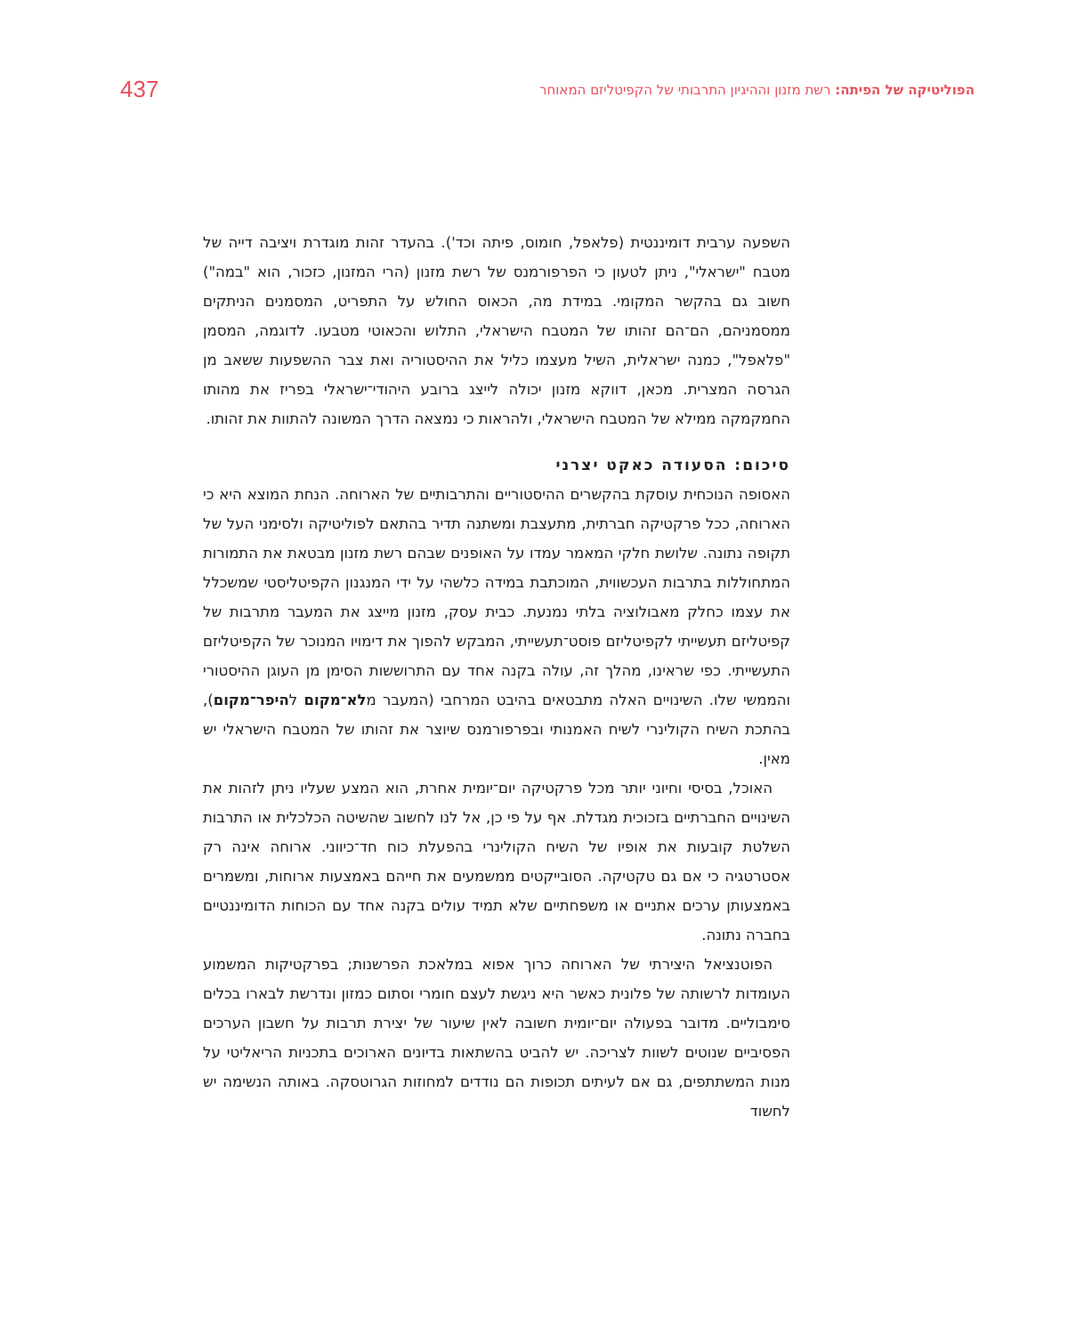437 הפוליטיקה של הפיתה: רשת מזנון וההיגיון התרבותי של הקפיטליזם המאוחר
השפעה ערבית דומיננטית (פלאפל, חומוס, פיתה וכד'). בהעדר זהות מוגדרת ויציבה דייה של מטבח "ישראלי", ניתן לטעון כי הפרפורמנס של רשת מזנון (הרי המזנון, כזכור, הוא "במה") חשוב גם בהקשר המקומי. במידת מה, הכאוס החולש על התפריט, המסמנים הניתקים ממסמניהם, הם־הם זהותו של המטבח הישראלי, התלוש והכאוטי מטבעו. לדוגמה, המסמן "פלאפל", כמנה ישראלית, השיל מעצמו כליל את ההיסטוריה ואת צבר ההשפעות ששאב מן הגרסה המצרית. מכאן, דווקא מזנון יכולה לייצג ברובע היהודי־ישראלי בפריז את מהותו החמקמקה ממילא של המטבח הישראלי, ולהראות כי נמצאה הדרך המשונה להתוות את זהותו.
סיכום: הסעודה כאקט יצרני
האסופה הנוכחית עוסקת בהקשרים ההיסטוריים והתרבותיים של הארוחה. הנחת המוצא היא כי הארוחה, ככל פרקטיקה חברתית, מתעצבת ומשתנה תדיר בהתאם לפוליטיקה ולסימני העל של תקופה נתונה. שלושת חלקי המאמר עמדו על האופנים שבהם רשת מזנון מבטאת את התמורות המתחוללות בתרבות העכשווית, המוכתבת במידה כלשהי על ידי המנגנון הקפיטליסטי שמשכלל את עצמו כחלק מאבולוציה בלתי נמנעת. כבית עסק, מזנון מייצג את המעבר מתרבות של קפיטליזם תעשייתי לקפיטליזם פוסט־תעשייתי, המבקש להפוך את דימויו המנוכר של הקפיטליזם התעשייתי. כפי שראינו, מהלך זה, עולה בקנה אחד עם התרושש​ות הסימן מן העוגן ההיסטורי והממשי שלו. השינויים האלה מתבטאים בהיבט המרחבי (המעבר מלא־מקום להיפר־מקום), בהתכת השיח הקולינרי לשיח האמנותי ובפרפורמנס שיוצר את זהותו של המטבח הישראלי יש מאין.
האוכל, בסיסי וחיוני יותר מכל פרקטיקה יום־יומית אחרת, הוא המצע שעליו ניתן לזהות את השינויים החברתיים בזכוכית מגדלת. אף על פי כן, אל לנו לחשוב שהשיטה הכלכלית או התרבות השלטת קובעות את אופיו של השיח הקולינרי בהפעלת כוח חד־כיווני. ארוחה אינה רק אסטרטגיה כי אם גם טקטיקה. הסובייקטים ממשמעים את חייהם באמצעות ארוחות, ומשמרים באמצעותן ערכים אתניים או משפחתיים שלא תמיד עולים בקנה אחד עם הכוחות הדומיננטיים בחברה נתונה.
הפוטנציאל היצירתי של הארוחה כרוך אפוא במלאכת הפרשנות; בפרקטיקות המשמוע העומדות לרשותה של פלונית כאשר היא ניגשת לעצם חומרי וסתום כמזון ונדרשת לבארו בכלים סימבוליים. מדובר בפעולה יום־יומית חשובה לאין שיעור של יצירת תרבות על חשבון הערכים הפסיביים שנוטים לשוות לצריכה. יש להביט בהשתאות בדיונים הארוכים בתכניות הריאליטי על מנות המשתתפים, גם אם לעיתים תכופות הם נודדים למחוזות הגרוטסקה. באותה הנשימה יש לחשוד